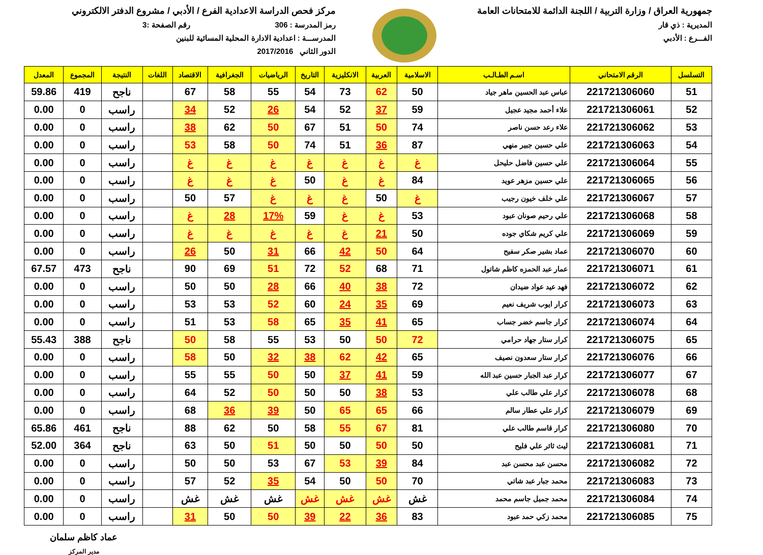جمهورية العراق / وزارة التربية / اللجنة الدائمة للامتحانات العامة
المديرية : ذي قار
الفـــرع : الأدبي
مركز فحص الدراسة الاعدادية الفرع / الأدبي / مشروع الدفتر الالكتروني
رمز المدرسة : 306 رقم الصفحة :3
المدرســـة : اعدادية الادارة المحلية المسائية للبنين
الدور الثاني 2017/2016
| التسلسل | الرقم الامتحاني | اسـم الطـالـب | الاسلامية | العربية | الانكليزية | التاريخ | الرياضيات | الجغرافية | الاقتصاد | اللغات | النتيجة | المجموع | المعدل |
| --- | --- | --- | --- | --- | --- | --- | --- | --- | --- | --- | --- | --- | --- |
| 51 | 221721306060 | عباس عبد الحسين ماهر جياد | 50 | 62 | 73 | 54 | 55 | 58 | 67 | | ناجح | 419 | 59.86 |
| 52 | 221721306061 | علاء أحمد مجيد عجيل | 59 | 37 | 52 | 54 | 26 | 52 | 34 | | راسب | 0 | 0.00 |
| 53 | 221721306062 | علاء رعد حسن ناصر | 74 | 50 | 51 | 67 | 50 | 62 | 38 | | راسب | 0 | 0.00 |
| 54 | 221721306063 | علي حسين جبير منهي | 87 | 36 | 51 | 74 | 50 | 58 | 53 | | راسب | 0 | 0.00 |
| 55 | 221721306064 | علي حسين فاضل حليحل | غ | غ | غ | غ | غ | غ | غ | | راسب | 0 | 0.00 |
| 56 | 221721306065 | علي حسين مزهر عويد | 84 | غ | غ | 50 | غ | غ | غ | | راسب | 0 | 0.00 |
| 57 | 221721306067 | علي خلف خيون رجيب | غ | 50 | غ | غ | غ | 57 | 50 | | راسب | 0 | 0.00 |
| 58 | 221721306068 | علي رحيم صونان عبود | 53 | غ | غ | 59 | 17% | 28 | غ | | راسب | 0 | 0.00 |
| 59 | 221721306069 | علي كريم شكاي جوده | 50 | 21 | غ | غ | غ | غ | غ | | راسب | 0 | 0.00 |
| 60 | 221721306070 | عماد بشير صكر سفيح | 64 | 50 | 42 | 66 | 31 | 50 | 26 | | راسب | 0 | 0.00 |
| 61 | 221721306071 | عمار عبد الحمزه كاظم شاتول | 71 | 68 | 52 | 72 | 51 | 69 | 90 | | ناجح | 473 | 67.57 |
| 62 | 221721306072 | فهد عيد عواد ضيدان | 72 | 38 | 40 | 66 | 28 | 50 | 50 | | راسب | 0 | 0.00 |
| 63 | 221721306073 | كرار ايوب شريف نعيم | 69 | 35 | 24 | 60 | 52 | 53 | 53 | | راسب | 0 | 0.00 |
| 64 | 221721306074 | كرار جاسم خضر جساب | 65 | 41 | 35 | 65 | 58 | 53 | 51 | | راسب | 0 | 0.00 |
| 65 | 221721306075 | كرار ستار جهاد حرامي | 72 | 50 | 50 | 53 | 55 | 58 | 50 | | ناجح | 388 | 55.43 |
| 66 | 221721306076 | كرار ستار سعدون نصيف | 65 | 42 | 62 | 38 | 32 | 50 | 58 | | راسب | 0 | 0.00 |
| 67 | 221721306077 | كرار عبد الجبار حسين عبد الله | 59 | 41 | 37 | 50 | 50 | 55 | 55 | | راسب | 0 | 0.00 |
| 68 | 221721306078 | كرار علي طالب علي | 53 | 38 | 50 | 50 | 50 | 52 | 64 | | راسب | 0 | 0.00 |
| 69 | 221721306079 | كرار علي عطار سالم | 66 | 65 | 65 | 50 | 39 | 36 | 68 | | راسب | 0 | 0.00 |
| 70 | 221721306080 | كرار قاسم طالب علي | 81 | 67 | 55 | 58 | 50 | 62 | 88 | | ناجح | 461 | 65.86 |
| 71 | 221721306081 | ليث ثائر علي فليح | 50 | 50 | 50 | 50 | 51 | 50 | 63 | | ناجح | 364 | 52.00 |
| 72 | 221721306082 | محسن عبد محسن عبد | 84 | 39 | 53 | 67 | 53 | 50 | 50 | | راسب | 0 | 0.00 |
| 73 | 221721306083 | محمد جبار عبد شاتي | 70 | 50 | 50 | 54 | 35 | 52 | 57 | | راسب | 0 | 0.00 |
| 74 | 221721306084 | محمد جميل جاسم محمد | غش | غش | غش | غش | غش | غش | غش | | راسب | 0 | 0.00 |
| 75 | 221721306085 | محمد زكي حمد عبود | 83 | 36 | 22 | 39 | 50 | 50 | 31 | | راسب | 0 | 0.00 |
عماد كاظم سلمان
مدير المركز